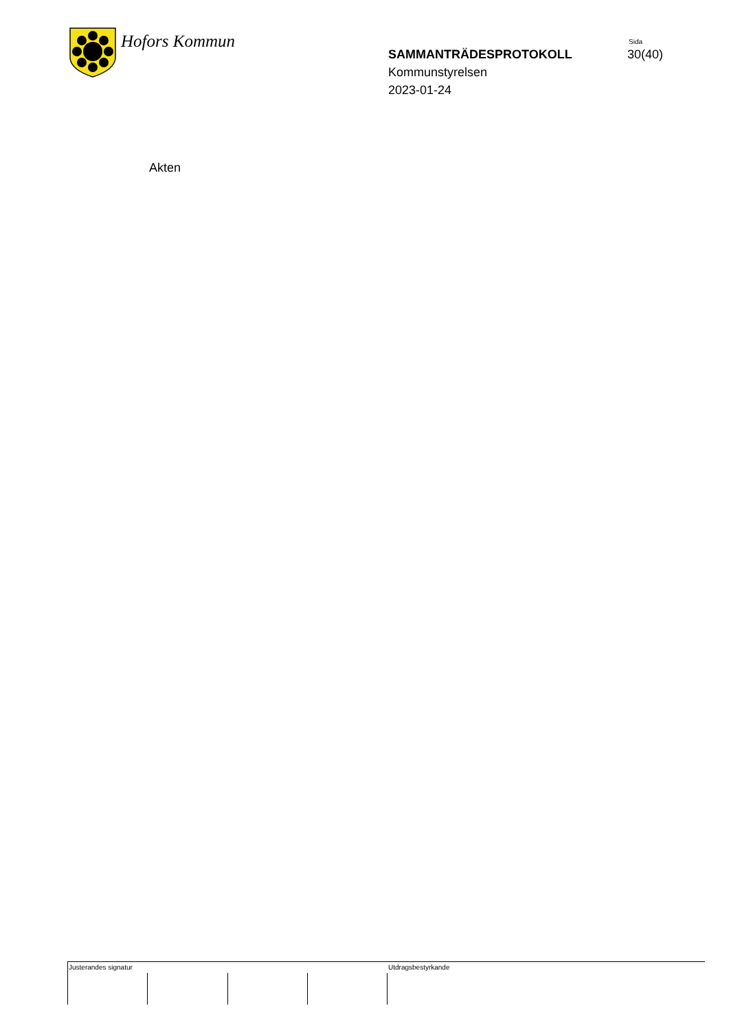Hofors Kommun
Sida
SAMMANTRÄDESPROTOKOLL 30(40)
Kommunstyrelsen
2023-01-24
Akten
Justerandes signatur Utdragsbestyrkande